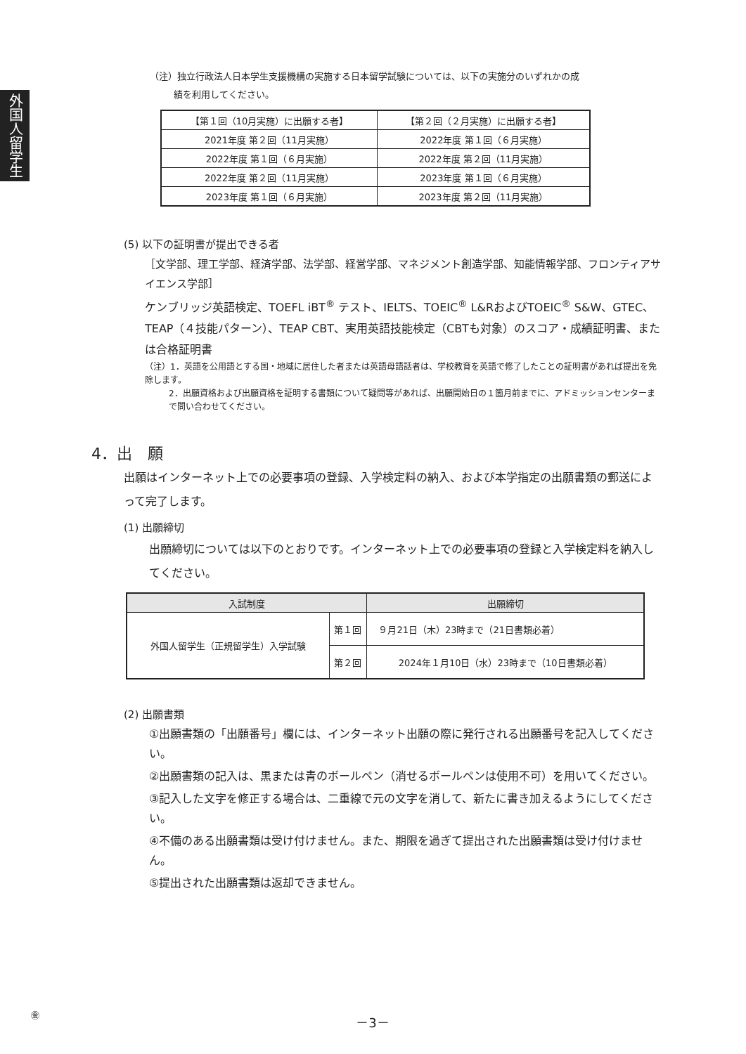外国人留学生
（注）独立行政法人日本学生支援機構の実施する日本留学試験については、以下の実施分のいずれかの成
績を利用してください。
| 【第１回（10月実施）に出願する者】 | 【第２回（２月実施）に出願する者】 |
| --- | --- |
| 2021年度 第２回（11月実施） | 2022年度 第１回（６月実施） |
| 2022年度 第１回（６月実施） | 2022年度 第２回（11月実施） |
| 2022年度 第２回（11月実施） | 2023年度 第１回（６月実施） |
| 2023年度 第１回（６月実施） | 2023年度 第２回（11月実施） |
(5) 以下の証明書が提出できる者
［文学部、理工学部、経済学部、法学部、経営学部、マネジメント創造学部、知能情報学部、フロンティアサイエンス学部］
ケンブリッジ英語検定、TOEFL iBT<sup>®</sup> テスト、IELTS、TOEIC<sup>®</sup> L&RおよびTOEIC<sup>®</sup> S&W、GTEC、TEAP（４技能パターン）、TEAP CBT、実用英語技能検定（CBTも対象）のスコア・成績証明書、または合格証明書
（注）1．英語を公用語とする国・地域に居住した者または英語母語話者は、学校教育を英語で修了したことの証明書があれば提出を免除します。
2．出願資格および出願資格を証明する書類について疑問等があれば、出願開始日の１箇月前までに、アドミッションセンターまで問い合わせてください。
4．出　願
出願はインターネット上での必要事項の登録、入学検定料の納入、および本学指定の出願書類の郵送によって完了します。
(1) 出願締切
出願締切については以下のとおりです。インターネット上での必要事項の登録と入学検定料を納入してください。
| 入試制度 | | 出願締切 |
| --- | --- | --- |
| 外国人留学生（正規留学生）入学試験 | 第１回 | ９月21日（木）23時まで（21日書類必着） |
| | 第２回 | 2024年１月10日（水）23時まで（10日書類必着） |
(2) 出願書類
①出願書類の「出願番号」欄には、インターネット出願の際に発行される出願番号を記入してください。
②出願書類の記入は、黒または青のボールペン（消せるボールペンは使用不可）を用いてください。
③記入した文字を修正する場合は、二重線で元の文字を消して、新たに書き加えるようにしてください。
④不備のある出願書類は受け付けません。また、期限を過ぎて提出された出願書類は受け付けません。
⑤提出された出願書類は返却できません。
㊎ －3－